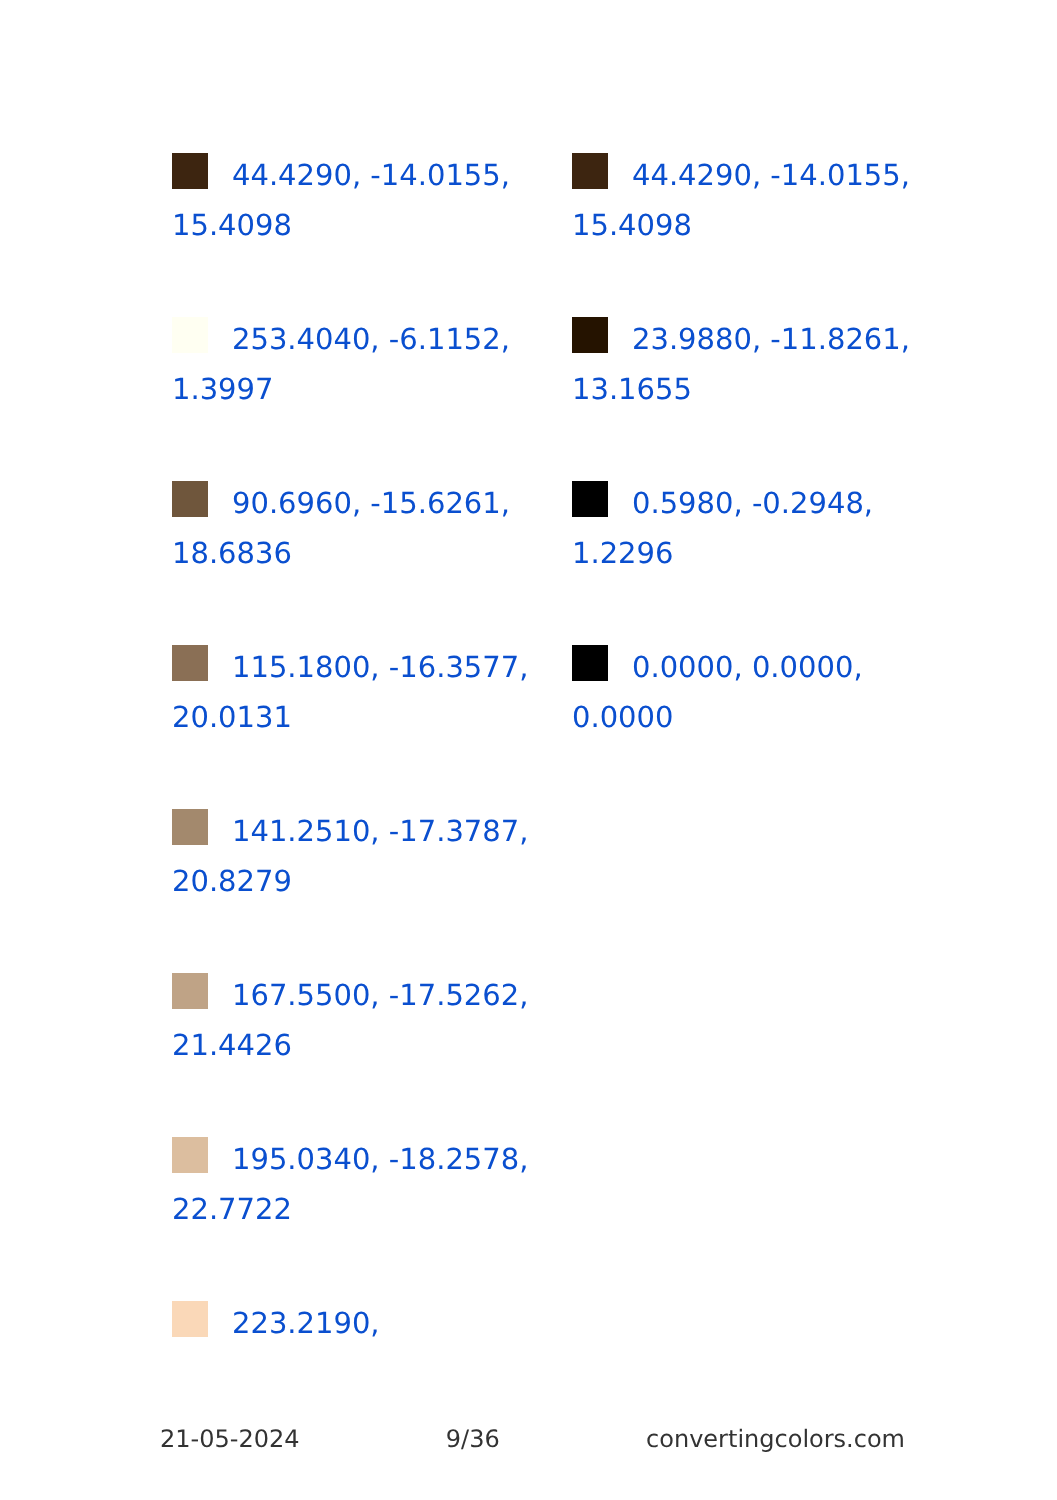44.4290, -14.0155, 15.4098
253.4040, -6.1152, 1.3997
90.6960, -15.6261, 18.6836
115.1800, -16.3577, 20.0131
141.2510, -17.3787, 20.8279
167.5500, -17.5262, 21.4426
195.0340, -18.2578, 22.7722
223.2190,
44.4290, -14.0155, 15.4098
23.9880, -11.8261, 13.1655
0.5980, -0.2948, 1.2296
0.0000, 0.0000, 0.0000
21-05-2024 9/36 convertingcolors.com